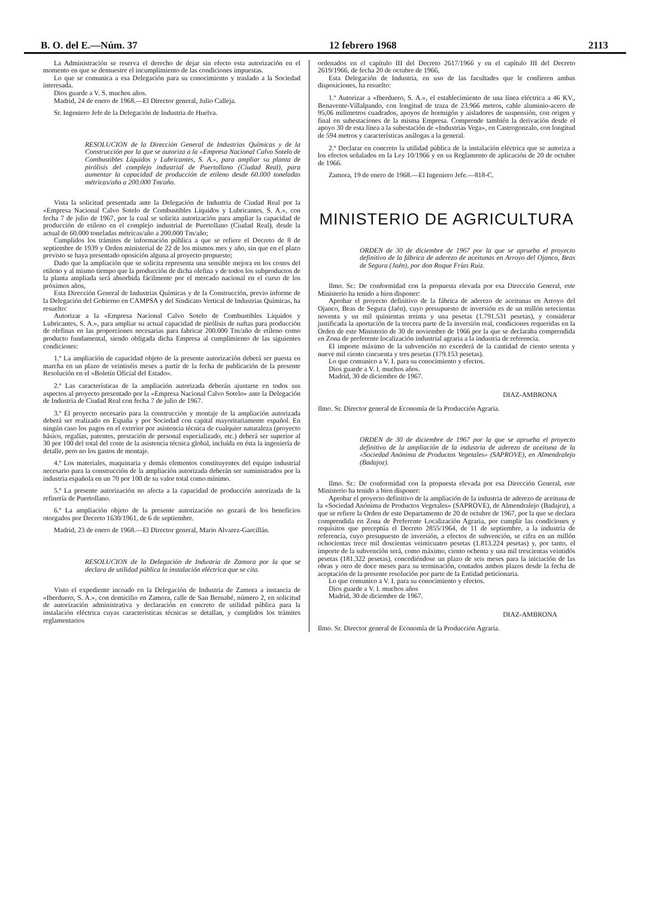B. O. del E.—Núm. 37 12 febrero 1968 2113
La Administración se reserva el derecho de dejar sin efecto esta autorización en el momento en que se demuestre el incumplimiento de las condiciones impuestas.
Lo que se comunica a esa Delegación para su conocimiento y traslado a la Sociedad interesada.
Dios guarde a V. S. muchos años.
Madrid, 24 de enero de 1968.—El Director general, Julio Calleja.
Sr. Ingeniero Jefe de la Delegación de Industria de Huelva.
RESOLUCION de la Dirección General de Industrias Químicas y de la Construcción por la que se autoriza a la «Empresa Nacional Calvo Sotelo de Combustibles Líquidos y Lubricantes, S. A.», para ampliar su planta de pirólisis del complejo industrial de Puertollano (Ciudad Real), para aumentar la capacidad de producción de etileno desde 60.000 toneladas métricas/año a 200.000 Tm/año.
Vista la solicitud presentada ante la Delegación de Industria de Ciudad Real por la «Empresa Nacional Calvo Sotelo de Combustibles Líquidos y Lubricantes, S. A.», con fecha 7 de julio de 1967, por la cual se solicita autorización para ampliar la capacidad de producción de etileno en el complejo industrial de Puertollano (Ciudad Real), desde la actual de 60.000 toneladas métricas/año a 200.000 Tm/año;
Cumplidos los trámites de información pública a que se refiere el Decreto de 8 de septiembre de 1939 y Orden ministerial de 22 de los mismos mes y año, sin que en el plazo previsto se haya presentado oposición alguna al proyecto propuesto;
Dado que la ampliación que se solicita representa una sensible mejora en los costes del etileno y al mismo tiempo que la producción de dicha olefina y de todos los subproductos de la planta ampliada será absorbida fácilmente por el mercado nacional en el curso de los próximos años,
Esta Dirección General de Industrias Químicas y de la Construcción, previo informe de la Delegación del Gobierno en CAMPSA y del Sindicato Vertical de Industrias Químicas, ha resuelto:
Autorizar a la «Empresa Nacional Calvo Sotelo de Combustibles Líquidos y Lubricantes, S. A.», para ampliar su actual capacidad de pirólisis de naftas para producción de olefinas en las proporciones necesarias para fabricar 200.000 Tm/año de etileno como producto fundamental, siendo obligada dicha Empresa al cumplimiento de las siguientes condiciones:
1.º La ampliación de capacidad objeto de la presente autorización deberá ser puesta en marcha en un plazo de veintiséis meses a partir de la fecha de publicación de la presente Resolución en el «Boletín Oficial del Estado».
2.º Las características de la ampliación autorizada deberán ajustarse en todos sus aspectos al proyecto presentado por la «Empresa Nacional Calvo Sotelo» ante la Delegación de Industria de Ciudad Real con fecha 7 de julio de 1967.
3.º El proyecto necesario para la construcción y montaje de la ampliación autorizada deberá ser realizado en España y por Sociedad con capital mayoritariamente español. En ningún caso los pagos en el exterior por asistencia técnica de cualquier naturaleza (proyecto básico, regalías, patentes, prestación de personal especializado, etc.) deberá ser superior al 30 por 100 del total del coste de la asistencia técnica global, incluída en ésta la ingeniería de detalle, pero no los gastos de montaje.
4.º Los materiales, maquinaria y demás elementos constituyentes del equipo industrial necesario para la construcción de la ampliación autorizada deberán ser suministrados por la industria española en un 70 por 100 de su valor total como mínimo.
5.º La presente autorización no afecta a la capacidad de producción autorizada de la refinería de Puertollano.
6.º La ampliación objeto de la presente autorización no gozará de los beneficios otorgados por Decreto 1630/1961, de 6 de septiembre.
Madrid, 23 de enero de 1968.—El Director general, Mario Alvarez-Garcillán.
RESOLUCION de la Delegación de Industria de Zamora por la que se declara de utilidad pública la instalación eléctrica que se cita.
Visto el expediente incoado en la Delegación de Industria de Zamora a instancia de «Iberduero, S. A.», con domicilio en Zamora, calle de San Bernabé, número 2, en solicitud de autorización administrativa y declaración en concreto de utilidad pública para la instalación eléctrica cuyas características técnicas se detallan, y cumplidos los trámites reglamentarios
ordenados en el capítulo III del Decreto 2617/1966 y en el capítulo III del Decreto 2619/1966, de fecha 20 de octubre de 1966,
Esta Delegación de Industria, en uso de las facultades que le confieren ambas disposiciones, ha resuelto:
1.º Autorizar a «Iberduero, S. A.», el establecimiento de una línea eléctrica a 46 KV., Benavente-Villalpando, con longitud de traza de 23.966 metros, cable aluminio-acero de 95,06 milímetros cuadrados, apoyos de hormigón y aisladores de suspensión, con origen y final en subestaciones de la misma Empresa. Comprende también la derivación desde el apoyo 30 de esta línea a la subestación de «Industrias Vega», en Castrogonzalo, con longitud de 594 metros y características análogas a la general.
2.º Declarar en concreto la utilidad pública de la instalación eléctrica que se autoriza a los efectos señalados en la Ley 10/1966 y en su Reglamento de aplicación de 20 de octubre de 1966.
Zamora, 19 de enero de 1968.—El Ingeniero Jefe.—818-C.
MINISTERIO DE AGRICULTURA
ORDEN de 30 de diciembre de 1967 por la que se aprueba el proyecto definitivo de la fábrica de aderezo de aceitunas en Arroyo del Ojanco, Beas de Segura (Jaén), por don Roque Frías Ruiz.
Ilmo. Sr.: De conformidad con la propuesta elevada por esa Dirección General, este Ministerio ha tenido a bien disponer:
Aprobar el proyecto definitivo de la fábrica de aderezo de aceitunas en Arroyo del Ojanco, Beas de Segura (Jaén), cuyo presupuesto de inversión es de un millón setecientas noventa y un mil quinientas treinta y una pesetas (1.791.531 pesetas), y considerar justificada la aportación de la tercera parte de la inversión real, condiciones requeridas en la Orden de este Ministerio de 30 de noviembre de 1966 por la que se declaraba comprendida en Zona de preferente localización industrial agraria a la industria de referencia.
El importe máximo de la subvención no excederá de la cantidad de ciento setenta y nueve mil ciento cincuenta y tres pesetas (179.153 pesetas).
Lo que comunico a V. I. para su conocimiento y efectos.
Dios guarde a V. I. muchos años.
Madrid, 30 de diciembre de 1967.
DIAZ-AMBRONA
Ilmo. Sr. Director general de Economía de la Producción Agraria.
ORDEN de 30 de diciembre de 1967 por la que se aprueba el proyecto definitivo de la ampliación de la industria de aderezo de aceituna de la «Sociedad Anónima de Productos Vegetales» (SAPROVE), en Almendralejo (Badajoz).
Ilmo. Sr.: De conformidad con la propuesta elevada por esa Dirección General, este Ministerio ha tenido a bien disponer:
Aprobar el proyecto definitivo de la ampliación de la industria de aderezo de aceituna de la «Sociedad Anónima de Productos Vegetales» (SAPROVE), de Almendralejo (Badajoz), a que se refiere la Orden de este Departamento de 20 de octubre de 1967, por la que se declara comprendida en Zona de Preferente Localización Agraria, por cumplir las condiciones y requisitos que preceptúa el Decreto 2855/1964, de 11 de septiembre, a la industria de referencia, cuyo presupuesto de inversión, a efectos de subvención, se cifra en un millón ochocientas trece mil doscientas veinticuatro pesetas (1.813.224 pesetas) y, por tanto, el importe de la subvención será, como máximo, ciento ochenta y una mil trescientas veintidós pesetas (181.322 pesetas), concediéndose un plazo de seis meses para la iniciación de las obras y otro de doce meses para su terminación, contados ambos plazos desde la fecha de aceptación de la presente resolución por parte de la Entidad peticionaria.
Lo que comunico a V. I. para su conocimiento y efectos.
Dios guarde a V. I. muchos años
Madrid, 30 de diciembre de 1967.
DIAZ-AMBRONA
Ilmo. Sr. Director general de Economía de la Producción Agraria.